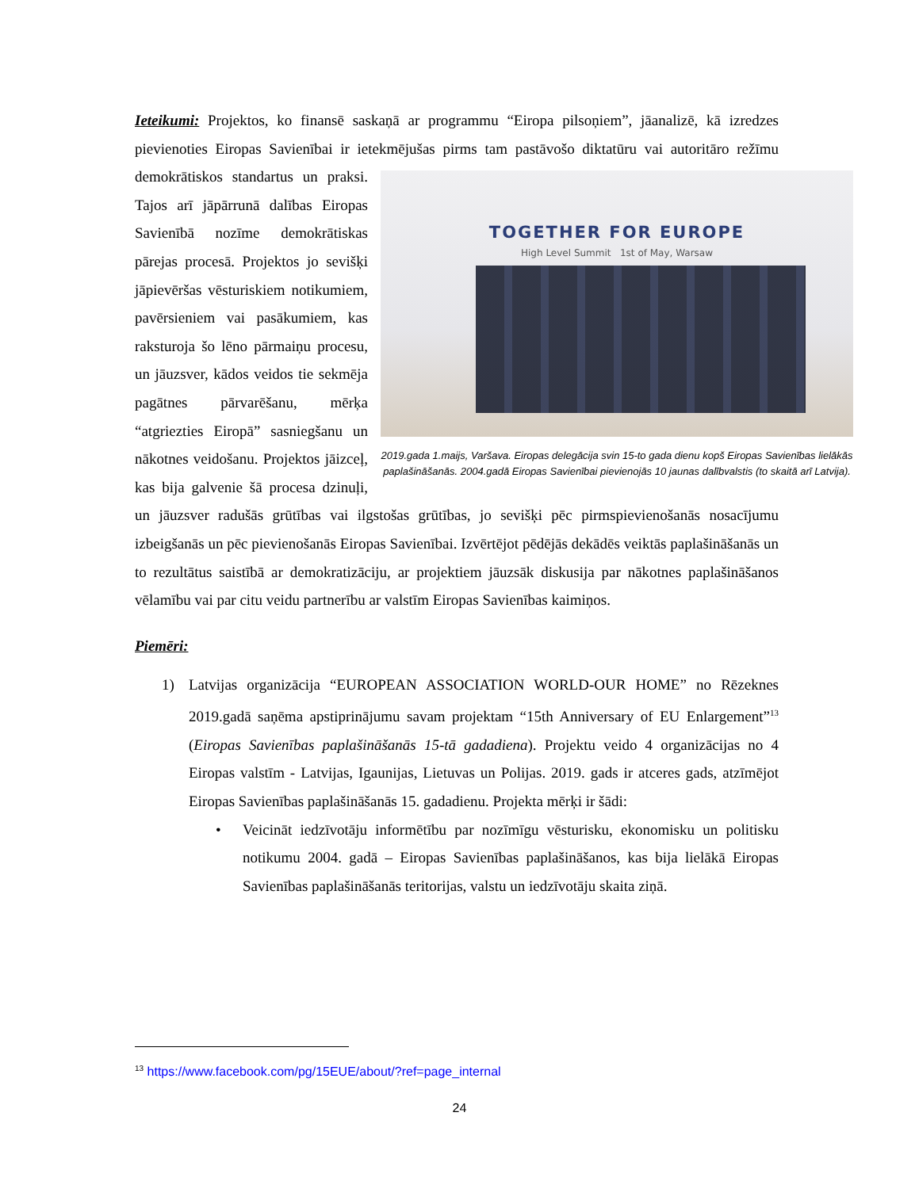Ieteikumi: Projektos, ko finansē saskaņā ar programmu “Eiropa pilsoņiem”, jāanalizē, kā izredzes pievienoties Eiropas Savienībai ir ietekmējušas pirms tam pastāvošo diktatūru vai autoritāro režīmu demokrātiskos standartus un praksi. TOGETHER FOR EUROPE
High Level Summit 1st of May, Warsaw
2019.gada 1.maijs, Varšava. Eiropas delegācija svin 15-to gada dienu kopš Eiropas Savienības lielākās paplašināšanās. 2004.gadā Eiropas Savienībai pievienojās 10 jaunas dalībvalstis (to skaitā arī Latvija). Tajos arī jāpārrunā dalības Eiropas Savienībā nozīme demokrātiskas pārejas procesā. Projektos jo sevišķi jāpievēršas vēsturiskiem notikumiem, pavērsieniem vai pasākumiem, kas raksturoja šo lēno pārmaiņu procesu, un jāuzsver, kādos veidos tie sekmēja pagātnes pārvarēšanu, mērķa “atgriezties Eiropā” sasniegšanu un nākotnes veidošanu. Projektos jāizceļ, kas bija galvenie šā procesa dzinuļi, un jāuzsver radušās grūtības vai ilgstošas grūtības, jo sevišķi pēc pirmspievienošanās nosacījumu izbeigšanās un pēc pievienošanās Eiropas Savienībai. Izvērtējot pēdējās dekādēs veiktās paplašināšanās un to rezultātus saistībā ar demokratizāciju, ar projektiem jāuzsāk diskusija par nākotnes paplašināšanos vēlamību vai par citu veidu partnerību ar valstīm Eiropas Savienības kaimiņos.
Piemēri:
1) Latvijas organizācija “EUROPEAN ASSOCIATION WORLD-OUR HOME” no Rēzeknes 2019.gadā saņēma apstiprinājumu savam projektam “15th Anniversary of EU Enlargement”<sup>13</sup> (Eiropas Savienības paplašināšanās 15-tā gadadiena). Projektu veido 4 organizācijas no 4 Eiropas valstīm - Latvijas, Igaunijas, Lietuvas un Polijas. 2019. gads ir atceres gads, atzīmējot Eiropas Savienības paplašināšanās 15. gadadienu. Projekta mērķi ir šādi:
• Veicināt iedzīvotāju informētību par nozīmīgu vēsturisku, ekonomisku un politisku notikumu 2004. gadā – Eiropas Savienības paplašināšanos, kas bija lielākā Eiropas Savienības paplašināšanās teritorijas, valstu un iedzīvotāju skaita ziņā.
<sup>13</sup> https://www.facebook.com/pg/15EUE/about/?ref=page_internal
24